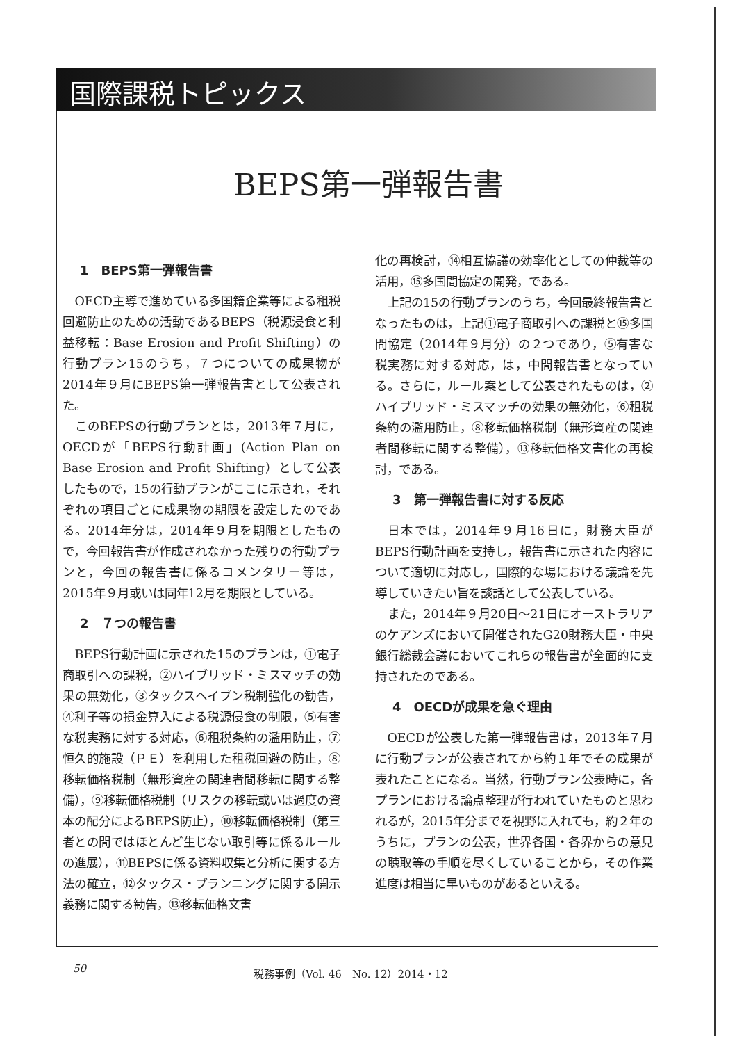国際課税トピックス
BEPS第一弾報告書
1　BEPS第一弾報告書
OECD主導で進めている多国籍企業等による租税回避防止のための活動であるBEPS（税源浸食と利益移転：Base Erosion and Profit Shifting）の行動プラン15のうち，７つについての成果物が2014年９月にBEPS第一弾報告書として公表された。
このBEPSの行動プランとは，2013年７月に，OECDが「BEPS行動計画」(Action Plan on Base Erosion and Profit Shifting）として公表したもので，15の行動プランがここに示され，それぞれの項目ごとに成果物の期限を設定したのである。2014年分は，2014年９月を期限としたもので，今回報告書が作成されなかった残りの行動プランと，今回の報告書に係るコメンタリー等は，2015年９月或いは同年12月を期限としている。
2　７つの報告書
BEPS行動計画に示された15のプランは，①電子商取引への課税，②ハイブリッド・ミスマッチの効果の無効化，③タックスヘイブン税制強化の勧告，④利子等の損金算入による税源侵食の制限，⑤有害な税実務に対する対応，⑥租税条約の濫用防止，⑦恒久的施設（ＰＥ）を利用した租税回避の防止，⑧移転価格税制（無形資産の関連者間移転に関する整備），⑨移転価格税制（リスクの移転或いは過度の資本の配分によるBEPS防止），⑩移転価格税制（第三者との間ではほとんど生じない取引等に係るルールの進展），⑪BEPSに係る資料収集と分析に関する方法の確立，⑫タックス・プランニングに関する開示義務に関する勧告，⑬移転価格文書
化の再検討，⑭相互協議の効率化としての仲裁等の活用，⑮多国間協定の開発，である。
上記の15の行動プランのうち，今回最終報告書となったものは，上記①電子商取引への課税と⑮多国間協定（2014年９月分）の２つであり，⑤有害な税実務に対する対応，は，中間報告書となっている。さらに，ルール案として公表されたものは，②ハイブリッド・ミスマッチの効果の無効化，⑥租税条約の濫用防止，⑧移転価格税制（無形資産の関連者間移転に関する整備），⑬移転価格文書化の再検討，である。
3　第一弾報告書に対する反応
日本では，2014年９月16日に，財務大臣がBEPS行動計画を支持し，報告書に示された内容について適切に対応し，国際的な場における議論を先導していきたい旨を談話として公表している。
また，2014年９月20日～21日にオーストラリアのケアンズにおいて開催されたG20財務大臣・中央銀行総裁会議においてこれらの報告書が全面的に支持されたのである。
4　OECDが成果を急ぐ理由
OECDが公表した第一弾報告書は，2013年７月に行動プランが公表されてから約１年でその成果が表れたことになる。当然，行動プラン公表時に，各プランにおける論点整理が行われていたものと思われるが，2015年分までを視野に入れても，約２年のうちに，プランの公表，世界各国・各界からの意見の聴取等の手順を尽くしていることから，その作業進度は相当に早いものがあるといえる。
50 税務事例（Vol. 46　No. 12）2014・12